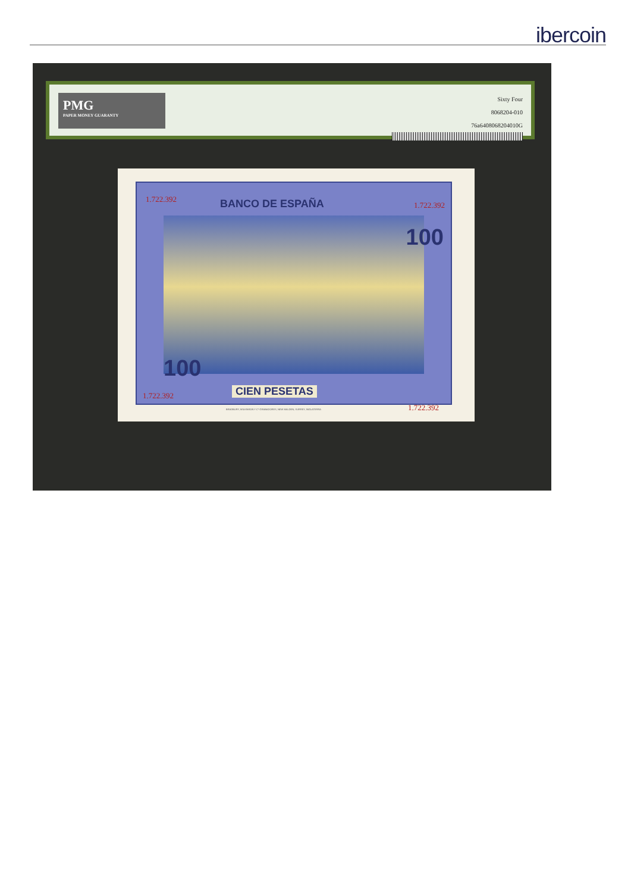ibercoin
PMG
PAPER MONEY GUARANTY
Sixty Four
8068204-010
76a6408068204010G
1.722.392 BANCO DE ESPAÑA 1.722.392
100
100
1.722.392 CIEN PESETAS
1.722.392
BRADBURY, WILKINSON Y Cº GRABADORES, NEW MALDEN, SURREY, INGLATERRA